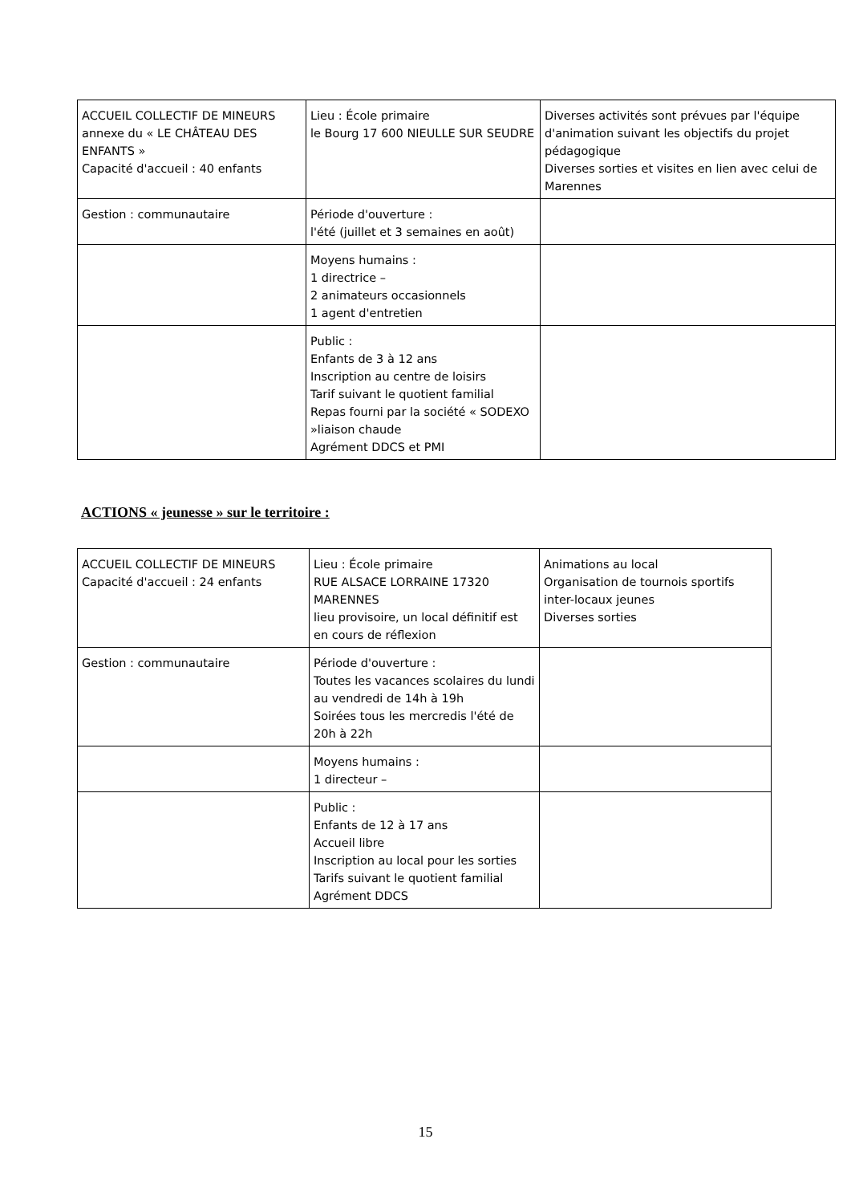| ACCUEIL COLLECTIF DE MINEURS annexe du « LE CHÂTEAU DES ENFANTS » Capacité d'accueil : 40 enfants | Lieu : École primaire le Bourg 17 600 NIEULLE SUR SEUDRE | Diverses activités sont prévues par l'équipe d'animation suivant les objectifs du projet pédagogique Diverses sorties et visites en lien avec celui de Marennes |
| Gestion : communautaire | Période d'ouverture : l'été (juillet et 3 semaines en août) | |
| | Moyens humains : 1 directrice – 2 animateurs occasionnels 1 agent d'entretien | |
| | Public : Enfants de 3 à 12 ans Inscription au centre de loisirs Tarif suivant le quotient familial Repas fourni par la société « SODEXO »liaison chaude Agrément DDCS et PMI | |
ACTIONS « jeunesse » sur le territoire :
| ACCUEIL COLLECTIF DE MINEURS Capacité d'accueil : 24 enfants | Lieu : École primaire RUE ALSACE LORRAINE 17320 MARENNES lieu provisoire, un local définitif est en cours de réflexion | Animations au local Organisation de tournois sportifs inter-locaux jeunes Diverses sorties |
| Gestion : communautaire | Période d'ouverture : Toutes les vacances scolaires du lundi au vendredi de 14h à 19h Soirées tous les mercredis l'été de 20h à 22h | |
| | Moyens humains : 1 directeur – | |
| | Public : Enfants de 12 à 17 ans Accueil libre Inscription au local pour les sorties Tarifs suivant le quotient familial Agrément DDCS | |
15